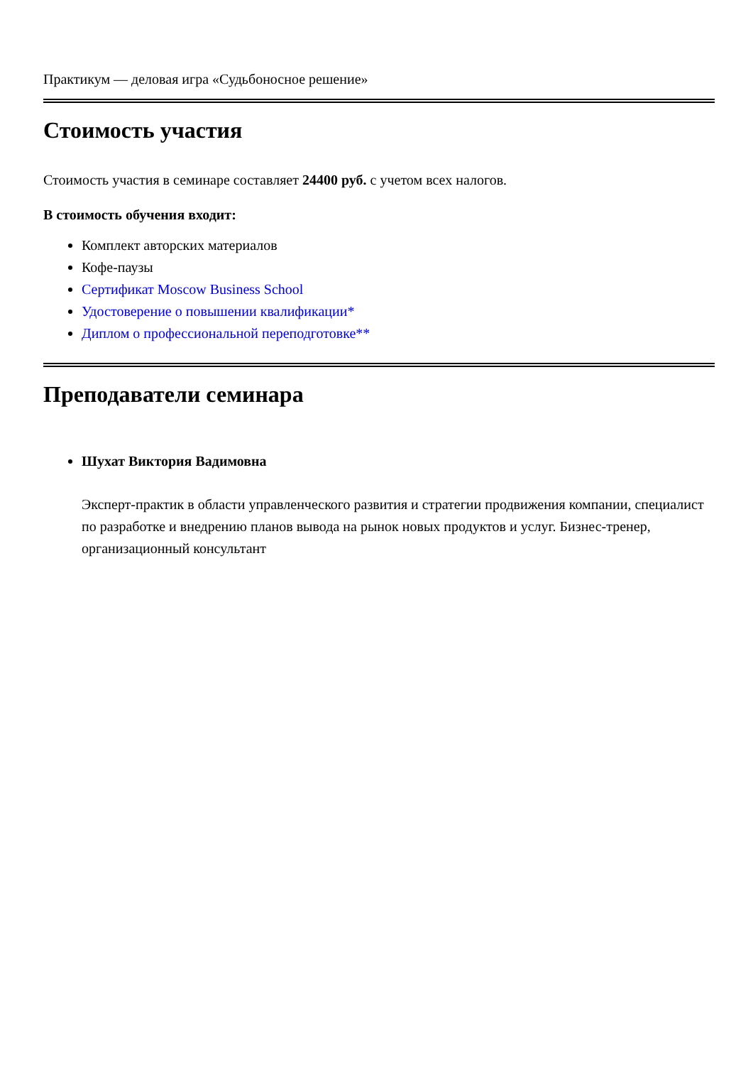Практикум — деловая игра «Судьбоносное решение»
Стоимость участия
Стоимость участия в семинаре составляет 24400 руб. с учетом всех налогов.
В стоимость обучения входит:
Комплект авторских материалов
Кофе-паузы
Сертификат Moscow Business School
Удостоверение о повышении квалификации*
Диплом о профессиональной переподготовке**
Преподаватели семинара
Шухат Виктория Вадимовна
Эксперт-практик в области управленческого развития и стратегии продвижения компании, специалист по разработке и внедрению планов вывода на рынок новых продуктов и услуг. Бизнес-тренер, организационный консультант